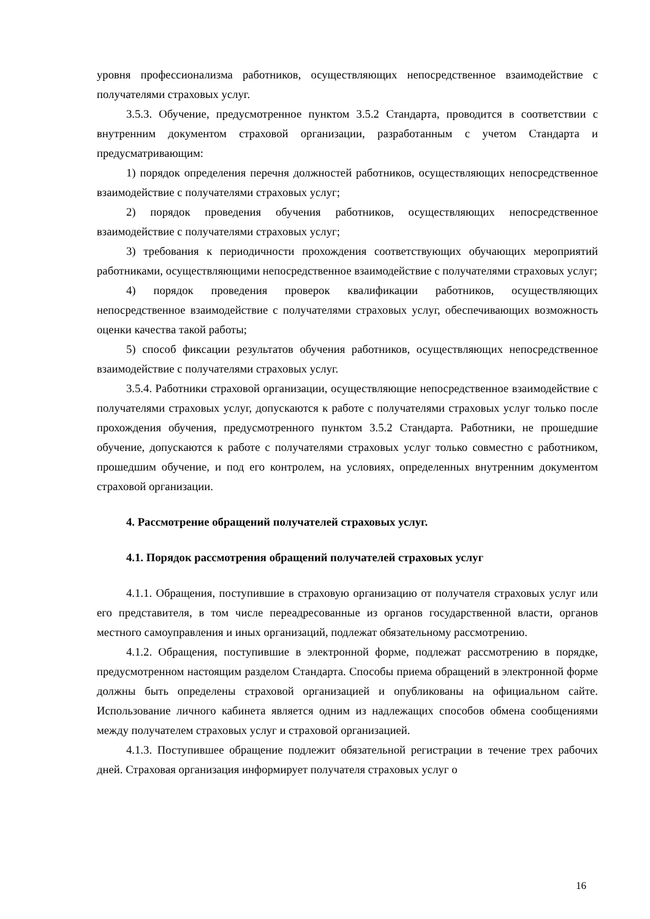уровня профессионализма работников, осуществляющих непосредственное взаимодействие с получателями страховых услуг.
3.5.3. Обучение, предусмотренное пунктом 3.5.2 Стандарта, проводится в соответствии с внутренним документом страховой организации, разработанным с учетом Стандарта и предусматривающим:
1) порядок определения перечня должностей работников, осуществляющих непосредственное взаимодействие с получателями страховых услуг;
2) порядок проведения обучения работников, осуществляющих непосредственное взаимодействие с получателями страховых услуг;
3) требования к периодичности прохождения соответствующих обучающих мероприятий работниками, осуществляющими непосредственное взаимодействие с получателями страховых услуг;
4) порядок проведения проверок квалификации работников, осуществляющих непосредственное взаимодействие с получателями страховых услуг, обеспечивающих возможность оценки качества такой работы;
5) способ фиксации результатов обучения работников, осуществляющих непосредственное взаимодействие с получателями страховых услуг.
3.5.4. Работники страховой организации, осуществляющие непосредственное взаимодействие с получателями страховых услуг, допускаются к работе с получателями страховых услуг только после прохождения обучения, предусмотренного пунктом 3.5.2 Стандарта. Работники, не прошедшие обучение, допускаются к работе с получателями страховых услуг только совместно с работником, прошедшим обучение, и под его контролем, на условиях, определенных внутренним документом страховой организации.
4. Рассмотрение обращений получателей страховых услуг.
4.1. Порядок рассмотрения обращений получателей страховых услуг
4.1.1. Обращения, поступившие в страховую организацию от получателя страховых услуг или его представителя, в том числе переадресованные из органов государственной власти, органов местного самоуправления и иных организаций, подлежат обязательному рассмотрению.
4.1.2. Обращения, поступившие в электронной форме, подлежат рассмотрению в порядке, предусмотренном настоящим разделом Стандарта. Способы приема обращений в электронной форме должны быть определены страховой организацией и опубликованы на официальном сайте. Использование личного кабинета является одним из надлежащих способов обмена сообщениями между получателем страховых услуг и страховой организацией.
4.1.3. Поступившее обращение подлежит обязательной регистрации в течение трех рабочих дней. Страховая организация информирует получателя страховых услуг о
16